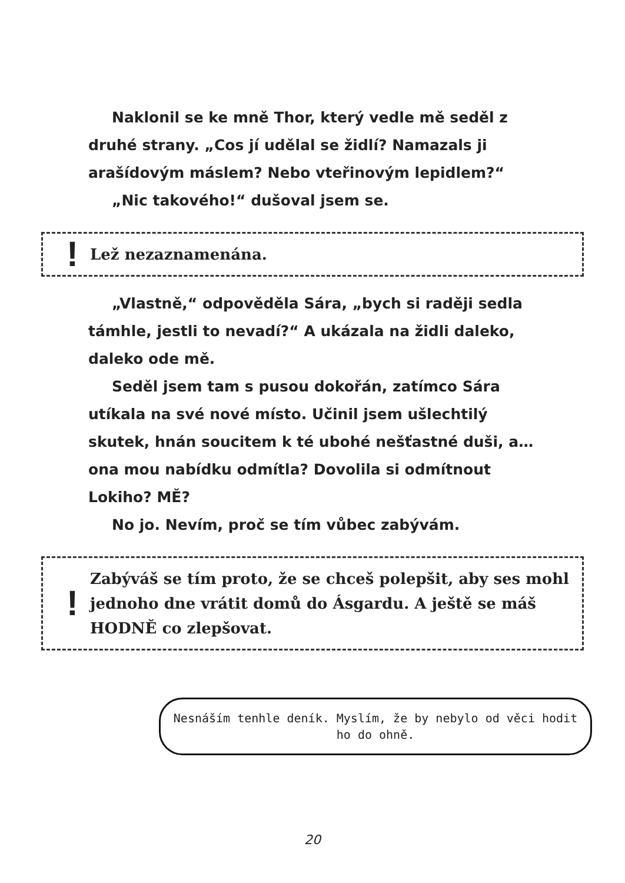Naklonil se ke mně Thor, který vedle mě seděl z druhé strany. „Cos jí udělal se židlí? Namazals ji arašídovým máslem? Nebo vteřinovým lepidlem?“
„Nic takového!“ dušoval jsem se.
! Lež nezaznamenána.
„Vlastně,“ odpověděla Sára, „bych si raději sedla támhle, jestli to nevadí?“ A ukázala na židli daleko, daleko ode mě.
Seděl jsem tam s pusou dokořán, zatímco Sára utíkala na své nové místo. Učinil jsem ušlechtilý skutek, hnán soucitem k té ubohé nešťastné duši, a… ona mou nabídku odmítla? Dovolila si odmítnout Lokiho? MĚ?
No jo. Nevím, proč se tím vůbec zabývám.
! Zabýváš se tím proto, že se chceš polepšit, aby ses mohl jednoho dne vrátit domů do Ásgardu. A ještě se máš HODNĚ co zlepšovat.
Nesnáším tenhle deník. Myslím, že by nebylo od věci hodit ho do ohně.
20